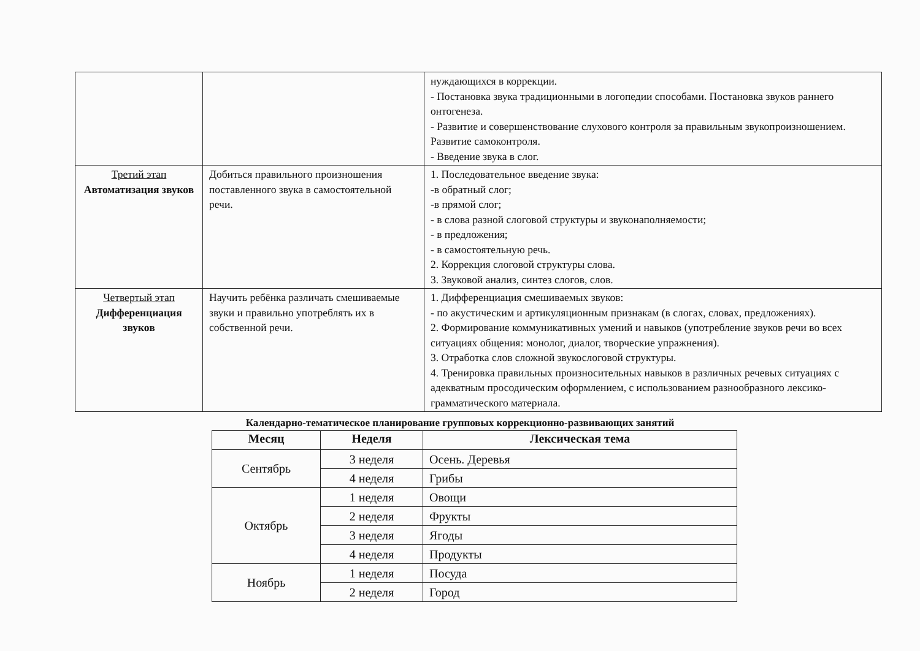| | | нуждающихся в коррекции. - Постановка звука традиционными в логопедии способами. Постановка звуков раннего онтогенеза. - Развитие и совершенствование слухового контроля за правильным звукопроизношением. Развитие самоконтроля. - Введение звука в слог. |
| Третий этап Автоматизация звуков | Добиться правильного произношения поставленного звука в самостоятельной речи. | 1. Последовательное введение звука: -в обратный слог; -в прямой слог; - в слова разной слоговой структуры и звуконаполняемости; - в предложения; - в самостоятельную речь. 2. Коррекция слоговой структуры слова. 3. Звуковой анализ, синтез слогов, слов. |
| Четвертый этап Дифференциация звуков | Научить ребёнка различать смешиваемые звуки и правильно употреблять их в собственной речи. | 1. Дифференциация смешиваемых звуков: - по акустическим и артикуляционным признакам (в слогах, словах, предложениях). 2. Формирование коммуникативных умений и навыков (употребление звуков речи во всех ситуациях общения: монолог, диалог, творческие упражнения). 3. Отработка слов сложной звукослоговой структуры. 4. Тренировка правильных произносительных навыков в различных речевых ситуациях с адекватным просодическим оформлением, с использованием разнообразного лексико-грамматического материала. |
Календарно-тематическое планирование групповых коррекционно-развивающих занятий
| Месяц | Неделя | Лексическая тема |
| --- | --- | --- |
| Сентябрь | 3 неделя | Осень. Деревья |
| | 4 неделя | Грибы |
| Октябрь | 1 неделя | Овощи |
| | 2 неделя | Фрукты |
| | 3 неделя | Ягоды |
| | 4 неделя | Продукты |
| Ноябрь | 1 неделя | Посуда |
| | 2 неделя | Город |